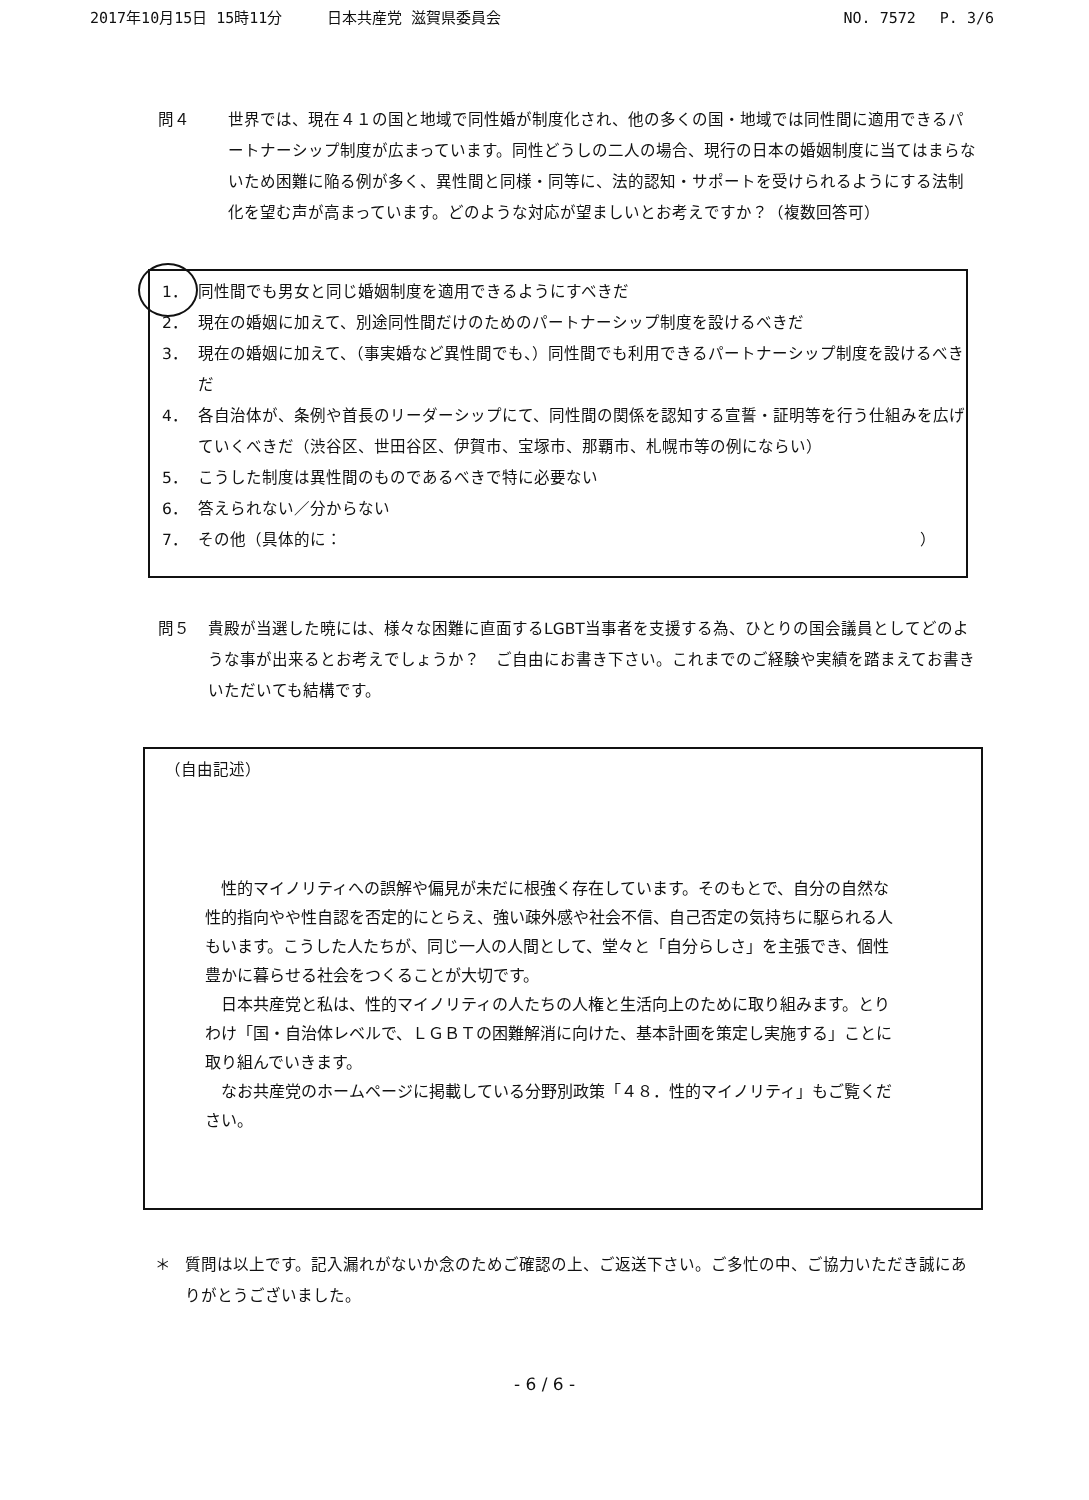2017年10月15日 15時11分　　　日本共産党 滋賀県委員会 NO. 7572　 P. 3/6
問４ 世界では、現在４１の国と地域で同性婚が制度化され、他の多くの国・地域では同性間に適用できるパートナーシップ制度が広まっています。同性どうしの二人の場合、現行の日本の婚姻制度に当てはまらないため困難に陥る例が多く、異性間と同様・同等に、法的認知・サポートを受けられるようにする法制化を望む声が高まっています。どのような対応が望ましいとお考えですか？（複数回答可）
1． 同性間でも男女と同じ婚姻制度を適用できるようにすべきだ
2． 現在の婚姻に加えて、別途同性間だけのためのパートナーシップ制度を設けるべきだ
3． 現在の婚姻に加えて、（事実婚など異性間でも、）同性間でも利用できるパートナーシップ制度を設けるべきだ
4． 各自治体が、条例や首長のリーダーシップにて、同性間の関係を認知する宣誓・証明等を行う仕組みを広げていくべきだ（渋谷区、世田谷区、伊賀市、宝塚市、那覇市、札幌市等の例にならい）
5． こうした制度は異性間のものであるべきで特に必要ない
6． 答えられない／分からない
7． その他（具体的に： ）
問５ 貴殿が当選した暁には、様々な困難に直面するLGBT当事者を支援する為、ひとりの国会議員としてどのような事が出来るとお考えでしょうか？　ご自由にお書き下さい。これまでのご経験や実績を踏まえてお書きいただいても結構です。
（自由記述）
　性的マイノリティへの誤解や偏見が未だに根強く存在しています。そのもとで、自分の自然な性的指向やや性自認を否定的にとらえ、強い疎外感や社会不信、自己否定の気持ちに駆られる人もいます。こうした人たちが、同じ一人の人間として、堂々と「自分らしさ」を主張でき、個性豊かに暮らせる社会をつくることが大切です。
　日本共産党と私は、性的マイノリティの人たちの人権と生活向上のために取り組みます。とりわけ「国・自治体レベルで、ＬＧＢＴの困難解消に向けた、基本計画を策定し実施する」ことに取り組んでいきます。
　なお共産党のホームページに掲載している分野別政策「４８．性的マイノリティ」もご覧ください。
＊ 質問は以上です。記入漏れがないか念のためご確認の上、ご返送下さい。ご多忙の中、ご協力いただき誠にありがとうございました。
- 6 / 6 -